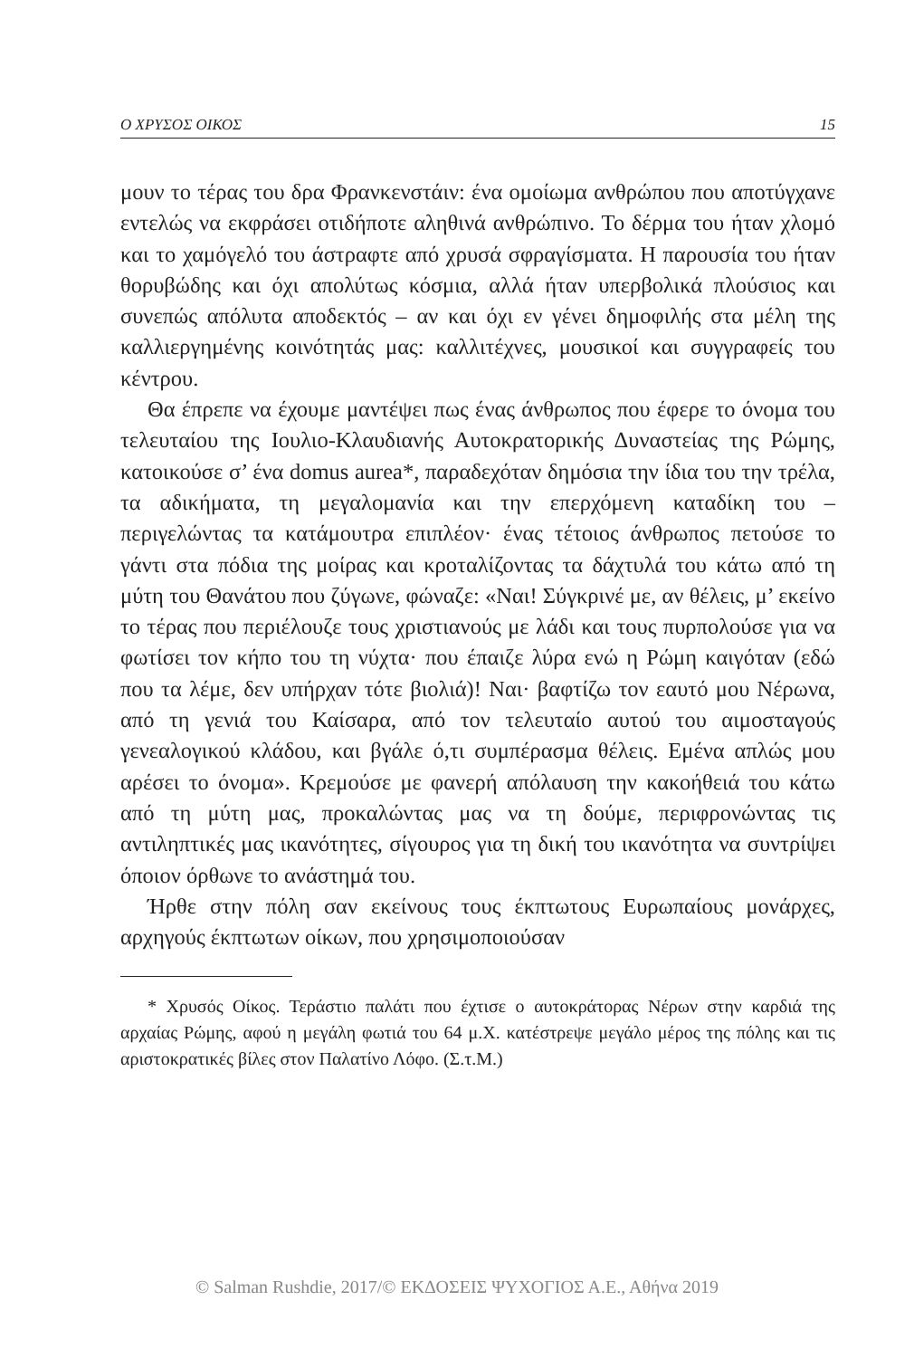Ο ΧΡΥΣΟΣ ΟΙΚΟΣ 15
μουν το τέρας του δρα Φρανκενστάιν: ένα ομοίωμα ανθρώπου που αποτύγχανε εντελώς να εκφράσει οτιδήποτε αληθινά ανθρώπινο. Το δέρμα του ήταν χλομό και το χαμόγελό του άστραφτε από χρυσά σφραγίσματα. Η παρουσία του ήταν θορυβώδης και όχι απολύτως κόσμια, αλλά ήταν υπερβολικά πλούσιος και συνεπώς απόλυτα αποδεκτός – αν και όχι εν γένει δημοφιλής στα μέλη της καλλιεργημένης κοινότητάς μας: καλλιτέχνες, μουσικοί και συγγραφείς του κέντρου.
Θα έπρεπε να έχουμε μαντέψει πως ένας άνθρωπος που έφερε το όνομα του τελευταίου της Ιουλιο-Κλαυδιανής Αυτοκρατορικής Δυναστείας της Ρώμης, κατοικούσε σ’ ένα domus aurea*, παραδεχόταν δημόσια την ίδια του την τρέλα, τα αδικήματα, τη μεγαλομανία και την επερχόμενη καταδίκη του – περιγελώντας τα κατάμουτρα επιπλέον· ένας τέτοιος άνθρωπος πετούσε το γάντι στα πόδια της μοίρας και κροταλίζοντας τα δάχτυλά του κάτω από τη μύτη του Θανάτου που ζύγωνε, φώναζε: «Ναι! Σύγκρινέ με, αν θέλεις, μ’ εκείνο το τέρας που περιέλουζε τους χριστιανούς με λάδι και τους πυρπολούσε για να φωτίσει τον κήπο του τη νύχτα· που έπαιζε λύρα ενώ η Ρώμη καιγόταν (εδώ που τα λέμε, δεν υπήρχαν τότε βιολιά)! Ναι· βαφτίζω τον εαυτό μου Νέρωνα, από τη γενιά του Καίσαρα, από τον τελευταίο αυτού του αιμοσταγούς γενεαλογικού κλάδου, και βγάλε ό,τι συμπέρασμα θέλεις. Εμένα απλώς μου αρέσει το όνομα». Κρεμούσε με φανερή απόλαυση την κακοήθειά του κάτω από τη μύτη μας, προκαλώντας μας να τη δούμε, περιφρονώντας τις αντιληπτικές μας ικανότητες, σίγουρος για τη δική του ικανότητα να συντρίψει όποιον όρθωνε το ανάστημά του.
Ήρθε στην πόλη σαν εκείνους τους έκπτωτους Ευρωπαίους μονάρχες, αρχηγούς έκπτωτων οίκων, που χρησιμοποιούσαν
* Χρυσός Οίκος. Τεράστιο παλάτι που έχτισε ο αυτοκράτορας Νέρων στην καρδιά της αρχαίας Ρώμης, αφού η μεγάλη φωτιά του 64 μ.Χ. κατέστρεψε μεγάλο μέρος της πόλης και τις αριστοκρατικές βίλες στον Παλατίνο Λόφο. (Σ.τ.Μ.)
© Salman Rushdie, 2017/© ΕΚΔΟΣΕΙΣ ΨΥΧΟΓΙΟΣ Α.Ε., Αθήνα 2019